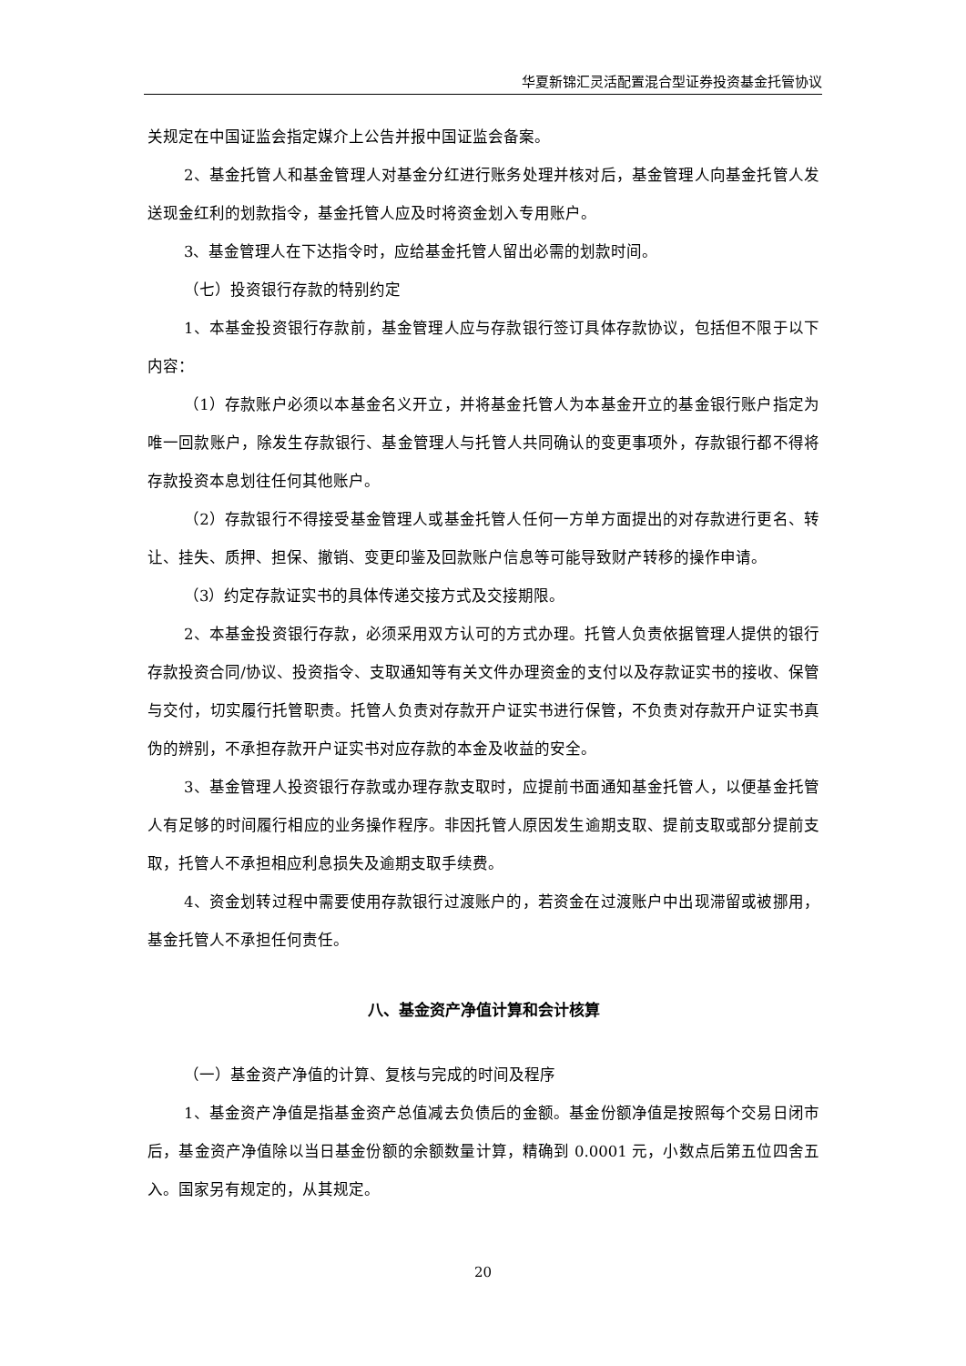华夏新锦汇灵活配置混合型证券投资基金托管协议
关规定在中国证监会指定媒介上公告并报中国证监会备案。
2、基金托管人和基金管理人对基金分红进行账务处理并核对后，基金管理人向基金托管人发送现金红利的划款指令，基金托管人应及时将资金划入专用账户。
3、基金管理人在下达指令时，应给基金托管人留出必需的划款时间。
（七）投资银行存款的特别约定
1、本基金投资银行存款前，基金管理人应与存款银行签订具体存款协议，包括但不限于以下内容：
（1）存款账户必须以本基金名义开立，并将基金托管人为本基金开立的基金银行账户指定为唯一回款账户，除发生存款银行、基金管理人与托管人共同确认的变更事项外，存款银行都不得将存款投资本息划往任何其他账户。
（2）存款银行不得接受基金管理人或基金托管人任何一方单方面提出的对存款进行更名、转让、挂失、质押、担保、撤销、变更印鉴及回款账户信息等可能导致财产转移的操作申请。
（3）约定存款证实书的具体传递交接方式及交接期限。
2、本基金投资银行存款，必须采用双方认可的方式办理。托管人负责依据管理人提供的银行存款投资合同/协议、投资指令、支取通知等有关文件办理资金的支付以及存款证实书的接收、保管与交付，切实履行托管职责。托管人负责对存款开户证实书进行保管，不负责对存款开户证实书真伪的辨别，不承担存款开户证实书对应存款的本金及收益的安全。
3、基金管理人投资银行存款或办理存款支取时，应提前书面通知基金托管人，以便基金托管人有足够的时间履行相应的业务操作程序。非因托管人原因发生逾期支取、提前支取或部分提前支取，托管人不承担相应利息损失及逾期支取手续费。
4、资金划转过程中需要使用存款银行过渡账户的，若资金在过渡账户中出现滞留或被挪用，基金托管人不承担任何责任。
八、基金资产净值计算和会计核算
（一）基金资产净值的计算、复核与完成的时间及程序
1、基金资产净值是指基金资产总值减去负债后的金额。基金份额净值是按照每个交易日闭市后，基金资产净值除以当日基金份额的余额数量计算，精确到 0.0001 元，小数点后第五位四舍五入。国家另有规定的，从其规定。
20